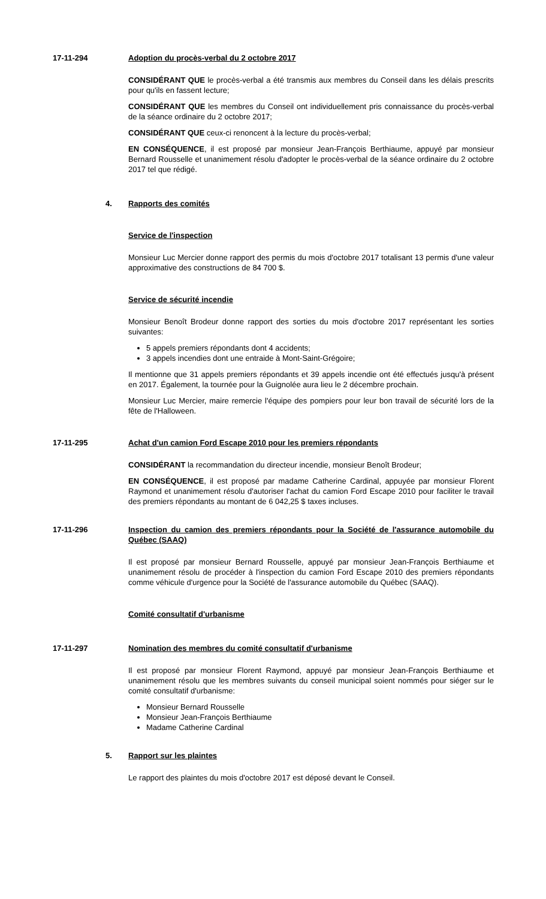17-11-294 Adoption du procès-verbal du 2 octobre 2017
CONSIDÉRANT QUE le procès-verbal a été transmis aux membres du Conseil dans les délais prescrits pour qu'ils en fassent lecture;
CONSIDÉRANT QUE les membres du Conseil ont individuellement pris connaissance du procès-verbal de la séance ordinaire du 2 octobre 2017;
CONSIDÉRANT QUE ceux-ci renoncent à la lecture du procès-verbal;
EN CONSÉQUENCE, il est proposé par monsieur Jean-François Berthiaume, appuyé par monsieur Bernard Rousselle et unanimement résolu d'adopter le procès-verbal de la séance ordinaire du 2 octobre 2017 tel que rédigé.
4. Rapports des comités
Service de l'inspection
Monsieur Luc Mercier donne rapport des permis du mois d'octobre 2017 totalisant 13 permis d'une valeur approximative des constructions de 84 700 $.
Service de sécurité incendie
Monsieur Benoît Brodeur donne rapport des sorties du mois d'octobre 2017 représentant les sorties suivantes:
5 appels premiers répondants dont 4 accidents;
3 appels incendies dont une entraide à Mont-Saint-Grégoire;
Il mentionne que 31 appels premiers répondants et 39 appels incendie ont été effectués jusqu'à présent en 2017. Également, la tournée pour la Guignolée aura lieu le 2 décembre prochain.
Monsieur Luc Mercier, maire remercie l'équipe des pompiers pour leur bon travail de sécurité lors de la fête de l'Halloween.
17-11-295 Achat d'un camion Ford Escape 2010 pour les premiers répondants
CONSIDÉRANT la recommandation du directeur incendie, monsieur Benoît Brodeur;
EN CONSÉQUENCE, il est proposé par madame Catherine Cardinal, appuyée par monsieur Florent Raymond et unanimement résolu d'autoriser l'achat du camion Ford Escape 2010 pour faciliter le travail des premiers répondants au montant de 6 042,25 $ taxes incluses.
17-11-296 Inspection du camion des premiers répondants pour la Société de l'assurance automobile du Québec (SAAQ)
Il est proposé par monsieur Bernard Rousselle, appuyé par monsieur Jean-François Berthiaume et unanimement résolu de procéder à l'inspection du camion Ford Escape 2010 des premiers répondants comme véhicule d'urgence pour la Société de l'assurance automobile du Québec (SAAQ).
Comité consultatif d'urbanisme
17-11-297 Nomination des membres du comité consultatif d'urbanisme
Il est proposé par monsieur Florent Raymond, appuyé par monsieur Jean-François Berthiaume et unanimement résolu que les membres suivants du conseil municipal soient nommés pour siéger sur le comité consultatif d'urbanisme:
Monsieur Bernard Rousselle
Monsieur Jean-François Berthiaume
Madame Catherine Cardinal
5. Rapport sur les plaintes
Le rapport des plaintes du mois d'octobre 2017 est déposé devant le Conseil.